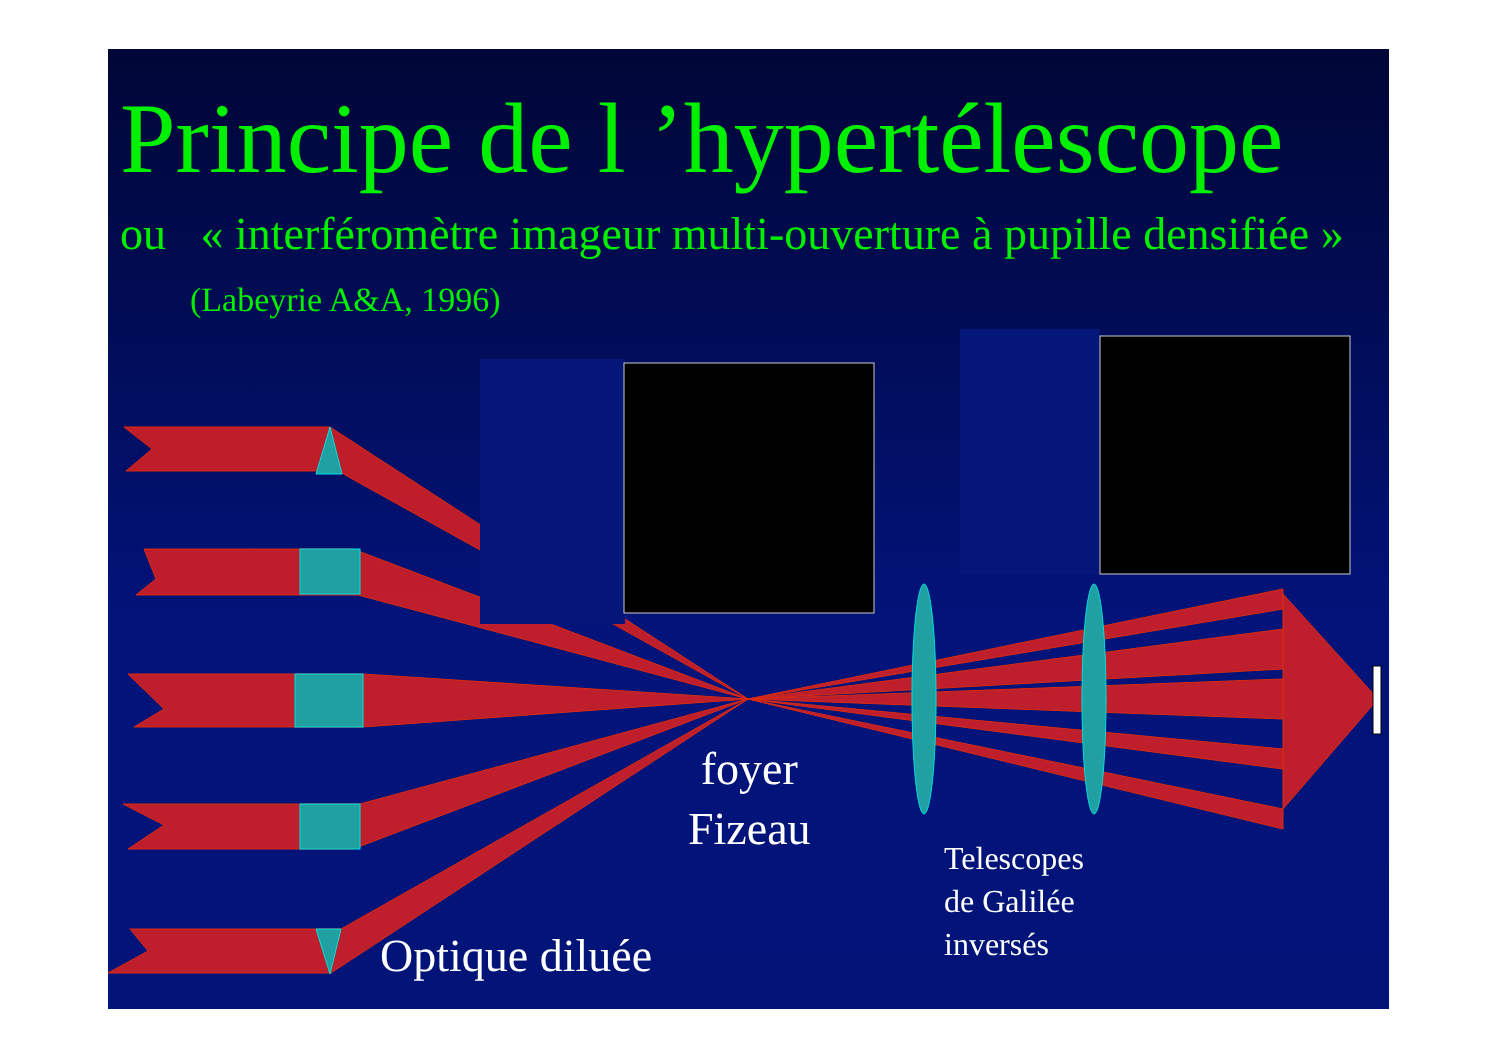Principe de l ’hypertélescope
ou « interféromètre imageur multi-ouverture à pupille densifiée » (Labeyrie A&A, 1996)
foyer
Fizeau
Telescopes
de Galilée
inversés
Optique diluée